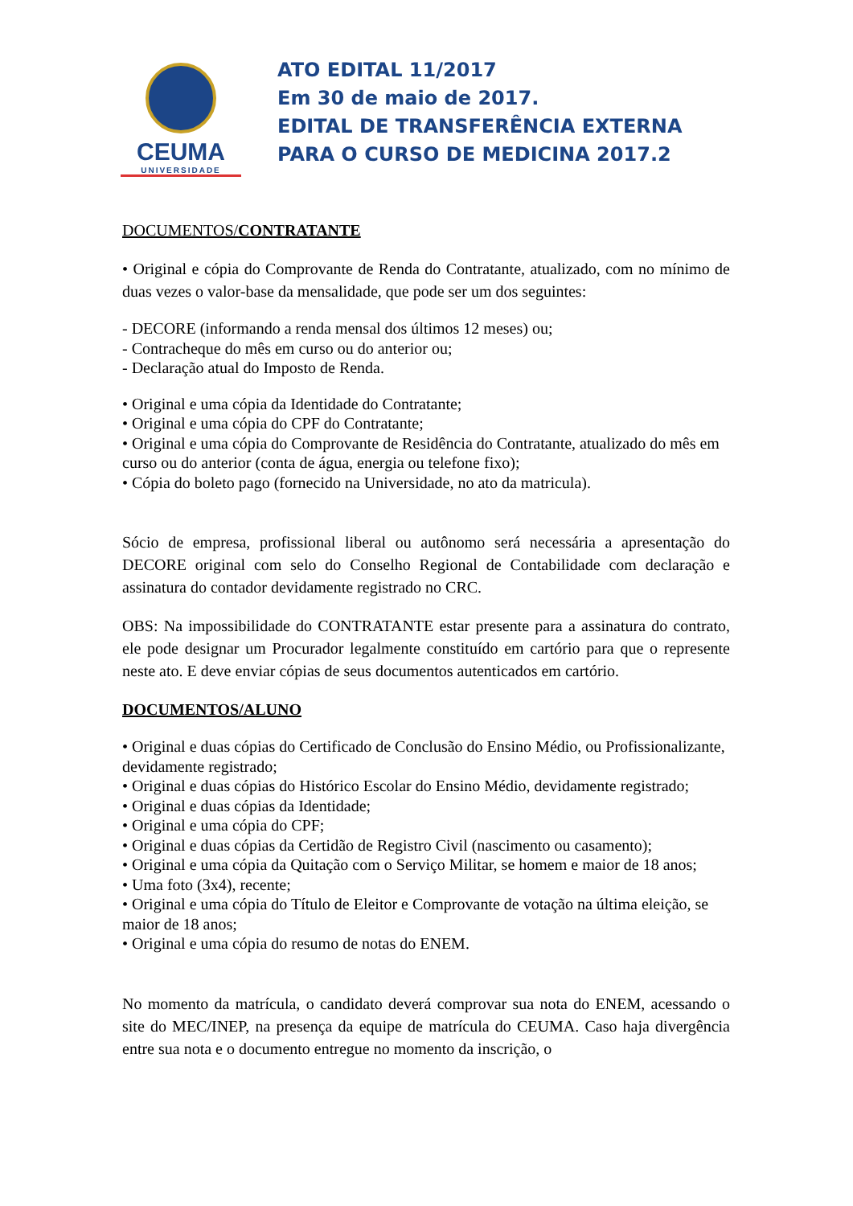CEUMA
UNIVERSIDADE
ATO EDITAL 11/2017
Em 30 de maio de 2017.
EDITAL DE TRANSFERÊNCIA EXTERNA
PARA O CURSO DE MEDICINA 2017.2
DOCUMENTOS/CONTRATANTE
• Original e cópia do Comprovante de Renda do Contratante, atualizado, com no mínimo de duas vezes o valor-base da mensalidade, que pode ser um dos seguintes:
- DECORE (informando a renda mensal dos últimos 12 meses) ou;
- Contracheque do mês em curso ou do anterior ou;
- Declaração atual do Imposto de Renda.
• Original e uma cópia da Identidade do Contratante;
• Original e uma cópia do CPF do Contratante;
• Original e uma cópia do Comprovante de Residência do Contratante, atualizado do mês em curso ou do anterior (conta de água, energia ou telefone fixo);
• Cópia do boleto pago (fornecido na Universidade, no ato da matricula).
Sócio de empresa, profissional liberal ou autônomo será necessária a apresentação do DECORE original com selo do Conselho Regional de Contabilidade com declaração e assinatura do contador devidamente registrado no CRC.
OBS: Na impossibilidade do CONTRATANTE estar presente para a assinatura do contrato, ele pode designar um Procurador legalmente constituído em cartório para que o represente neste ato. E deve enviar cópias de seus documentos autenticados em cartório.
DOCUMENTOS/ALUNO
• Original e duas cópias do Certificado de Conclusão do Ensino Médio, ou Profissionalizante, devidamente registrado;
• Original e duas cópias do Histórico Escolar do Ensino Médio, devidamente registrado;
• Original e duas cópias da Identidade;
• Original e uma cópia do CPF;
• Original e duas cópias da Certidão de Registro Civil (nascimento ou casamento);
• Original e uma cópia da Quitação com o Serviço Militar, se homem e maior de 18 anos;
• Uma foto (3x4), recente;
• Original e uma cópia do Título de Eleitor e Comprovante de votação na última eleição, se maior de 18 anos;
• Original e uma cópia do resumo de notas do ENEM.
No momento da matrícula, o candidato deverá comprovar sua nota do ENEM, acessando o site do MEC/INEP, na presença da equipe de matrícula do CEUMA. Caso haja divergência entre sua nota e o documento entregue no momento da inscrição, o